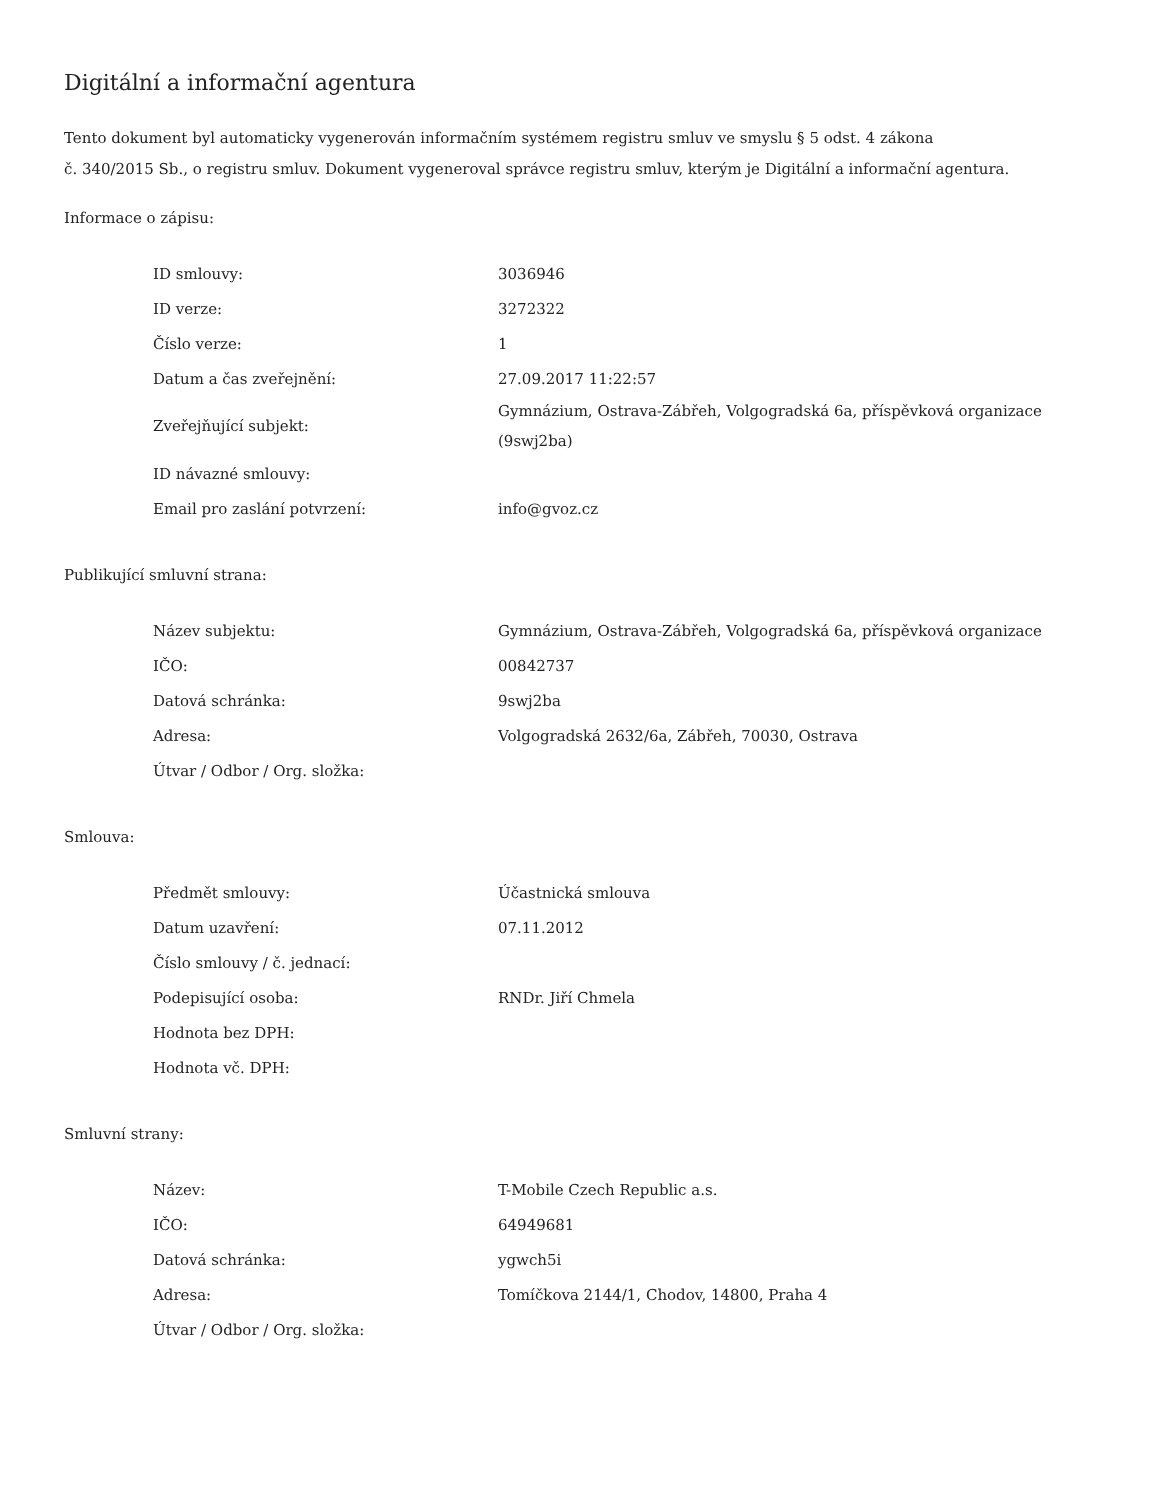Digitální a informační agentura
Tento dokument byl automaticky vygenerován informačním systémem registru smluv ve smyslu § 5 odst. 4 zákona
č. 340/2015 Sb., o registru smluv. Dokument vygeneroval správce registru smluv, kterým je Digitální a informační agentura.
Informace o zápisu:
| ID smlouvy: | 3036946 |
| ID verze: | 3272322 |
| Číslo verze: | 1 |
| Datum a čas zveřejnění: | 27.09.2017 11:22:57 |
| Zveřejňující subjekt: | Gymnázium, Ostrava-Zábřeh, Volgogradská 6a, příspěvková organizace (9swj2ba) |
| ID návazné smlouvy: | |
| Email pro zaslání potvrzení: | info@gvoz.cz |
Publikující smluvní strana:
| Název subjektu: | Gymnázium, Ostrava-Zábřeh, Volgogradská 6a, příspěvková organizace |
| IČO: | 00842737 |
| Datová schránka: | 9swj2ba |
| Adresa: | Volgogradská 2632/6a, Zábřeh, 70030, Ostrava |
| Útvar / Odbor / Org. složka: | |
Smlouva:
| Předmět smlouvy: | Účastnická smlouva |
| Datum uzavření: | 07.11.2012 |
| Číslo smlouvy / č. jednací: | |
| Podepisující osoba: | RNDr. Jiří Chmela |
| Hodnota bez DPH: | |
| Hodnota vč. DPH: | |
Smluvní strany:
| Název: | T-Mobile Czech Republic a.s. |
| IČO: | 64949681 |
| Datová schránka: | ygwch5i |
| Adresa: | Tomíčkova 2144/1, Chodov, 14800, Praha 4 |
| Útvar / Odbor / Org. složka: | |